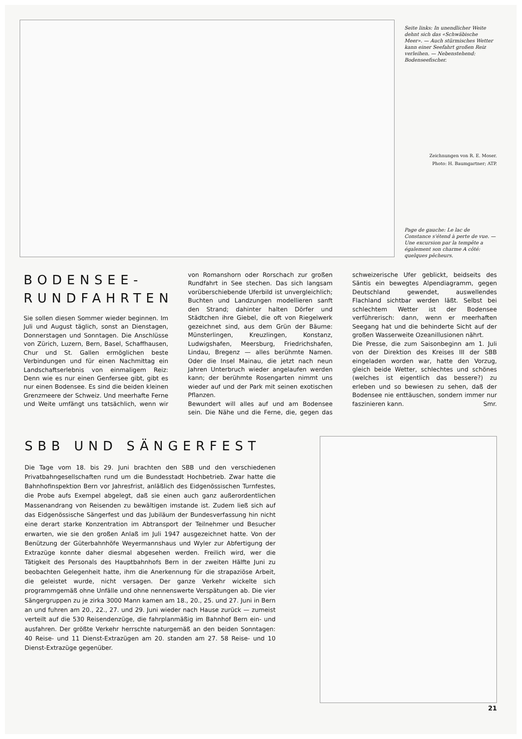Seite links: In unendlicher Weite dehnt sich das «Schwäbische Meer». — Auch stürmisches Wetter kann einer Seefahrt großen Reiz verleihen. — Nebenstehend: Bodenseefischer.
Zeichnungen von R. E. Moser.
Photo: H. Baumgartner; ATP.
Page de gauche: Le lac de Constance s'étend à perte de vue. — Une excursion par la tempête a également son charme A côté: quelques pêcheurs.
BODENSEE-RUNDFAHRTEN
Sie sollen diesen Sommer wieder beginnen. Im Juli und August täglich, sonst an Dienstagen, Donnerstagen und Sonntagen. Die Anschlüsse von Zürich, Luzern, Bern, Basel, Schaffhausen, Chur und St. Gallen ermöglichen beste Verbindungen und für einen Nachmittag ein Landschaftserlebnis von einmaligem Reiz: Denn wie es nur einen Genfersee gibt, gibt es nur einen Bodensee. Es sind die beiden kleinen Grenzmeere der Schweiz. Und meerhafte Ferne und Weite umfängt uns tatsächlich, wenn wir von Romanshorn oder Rorschach zur großen Rundfahrt in See stechen. Das sich langsam vorüberschiebende Uferbild ist unvergleichlich; Buchten und Landzungen modellieren sanft den Strand; dahinter halten Dörfer und Städtchen ihre Giebel, die oft von Riegelwerk gezeichnet sind, aus dem Grün der Bäume: Münsterlingen, Kreuzlingen, Konstanz, Ludwigshafen, Meersburg, Friedrichshafen, Lindau, Bregenz — alles berühmte Namen. Oder die Insel Mainau, die jetzt nach neun Jahren Unterbruch wieder angelaufen werden kann; der berühmte Rosengarten nimmt uns wieder auf und der Park mit seinen exotischen Pflanzen.
Bewundert will alles auf und am Bodensee sein. Die Nähe und die Ferne, die, gegen das schweizerische Ufer geblickt, beidseits des Säntis ein bewegtes Alpendiagramm, gegen Deutschland gewendet, auswellendes Flachland sichtbar werden läßt. Selbst bei schlechtem Wetter ist der Bodensee verführerisch: dann, wenn er meerhaften Seegang hat und die behinderte Sicht auf der großen Wasserweite Ozeanillusionen nährt.
Die Presse, die zum Saisonbeginn am 1. Juli von der Direktion des Kreises III der SBB eingeladen worden war, hatte den Vorzug, gleich beide Wetter, schlechtes und schönes (welches ist eigentlich das bessere?) zu erleben und so bewiesen zu sehen, daß der Bodensee nie enttäuschen, sondern immer nur faszinieren kann. Smr.
SBB UND SÄNGERFEST
Die Tage vom 18. bis 29. Juni brachten den SBB und den verschiedenen Privatbahngesellschaften rund um die Bundesstadt Hochbetrieb. Zwar hatte die Bahnhofinspektion Bern vor Jahresfrist, anläßlich des Eidgenössischen Turnfestes, die Probe aufs Exempel abgelegt, daß sie einen auch ganz außerordentlichen Massenandrang von Reisenden zu bewältigen imstande ist. Zudem ließ sich auf das Eidgenössische Sängerfest und das Jubiläum der Bundesverfassung hin nicht eine derart starke Konzentration im Abtransport der Teilnehmer und Besucher erwarten, wie sie den großen Anlaß im Juli 1947 ausgezeichnet hatte. Von der Benützung der Güterbahnhöfe Weyermannshaus und Wyler zur Abfertigung der Extrazüge konnte daher diesmal abgesehen werden. Freilich wird, wer die Tätigkeit des Personals des Hauptbahnhofs Bern in der zweiten Hälfte Juni zu beobachten Gelegenheit hatte, ihm die Anerkennung für die strapaziöse Arbeit, die geleistet wurde, nicht versagen. Der ganze Verkehr wickelte sich programmgemäß ohne Unfälle und ohne nennenswerte Verspätungen ab. Die vier Sängergruppen zu je zirka 3000 Mann kamen am 18., 20., 25. und 27. Juni in Bern an und fuhren am 20., 22., 27. und 29. Juni wieder nach Hause zurück — zumeist verteilt auf die 530 Reisendenzüge, die fahrplanmäßig im Bahnhof Bern ein- und ausfahren. Der größte Verkehr herrschte naturgemäß an den beiden Sonntagen: 40 Reise- und 11 Dienst-Extrazügen am 20. standen am 27. 58 Reise- und 10 Dienst-Extrazüge gegenüber.
21